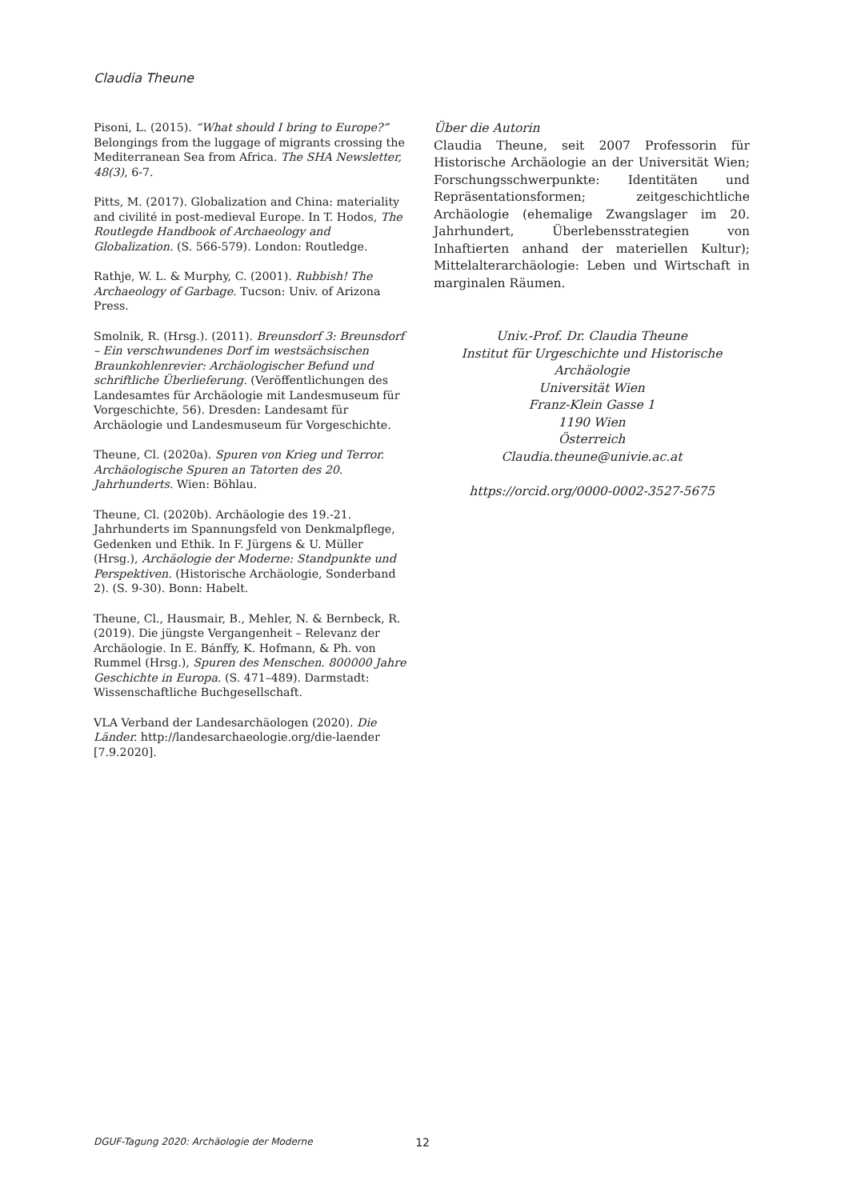Claudia Theune
Pisoni, L. (2015). “What should I bring to Europe?” Belongings from the luggage of migrants crossing the Mediterranean Sea from Africa. The SHA Newsletter, 48(3), 6-7.
Pitts, M. (2017). Globalization and China: materiality and civilité in post-medieval Europe. In T. Hodos, The Routlegde Handbook of Archaeology and Globalization. (S. 566-579). London: Routledge.
Rathje, W. L. & Murphy, C. (2001). Rubbish! The Archaeology of Garbage. Tucson: Univ. of Arizona Press.
Smolnik, R. (Hrsg.). (2011). Breunsdorf 3: Breunsdorf – Ein verschwundenes Dorf im westsächsischen Braunkohlenrevier: Archäologischer Befund und schriftliche Überlieferung. (Veröffentlichungen des Landesamtes für Archäologie mit Landesmuseum für Vorgeschichte, 56). Dresden: Landesamt für Archäologie und Landesmuseum für Vorgeschichte.
Theune, Cl. (2020a). Spuren von Krieg und Terror. Archäologische Spuren an Tatorten des 20. Jahrhunderts. Wien: Böhlau.
Theune, Cl. (2020b). Archäologie des 19.-21. Jahrhunderts im Spannungsfeld von Denkmalpflege, Gedenken und Ethik. In F. Jürgens & U. Müller (Hrsg.), Archäologie der Moderne: Standpunkte und Perspektiven. (Historische Archäologie, Sonderband 2). (S. 9-30). Bonn: Habelt.
Theune, Cl., Hausmair, B., Mehler, N. & Bernbeck, R. (2019). Die jüngste Vergangenheit – Relevanz der Archäologie. In E. Bánffy, K. Hofmann, & Ph. von Rummel (Hrsg.), Spuren des Menschen. 800000 Jahre Geschichte in Europa. (S. 471–489). Darmstadt: Wissenschaftliche Buchgesellschaft.
VLA Verband der Landesarchäologen (2020). Die Länder. http://landesarchaeologie.org/die-laender [7.9.2020].
Über die Autorin
Claudia Theune, seit 2007 Professorin für Historische Archäologie an der Universität Wien; Forschungsschwerpunkte: Identitäten und Repräsentationsformen; zeitgeschichtliche Archäologie (ehemalige Zwangslager im 20. Jahrhundert, Überlebensstrategien von Inhaftierten anhand der materiellen Kultur); Mittelalterarchäologie: Leben und Wirtschaft in marginalen Räumen.
Univ.-Prof. Dr. Claudia Theune
Institut für Urgeschichte und Historische Archäologie
Universität Wien
Franz-Klein Gasse 1
1190 Wien
Österreich
Claudia.theune@univie.ac.at
https://orcid.org/0000-0002-3527-5675
DGUF-Tagung 2020: Archäologie der Moderne 12